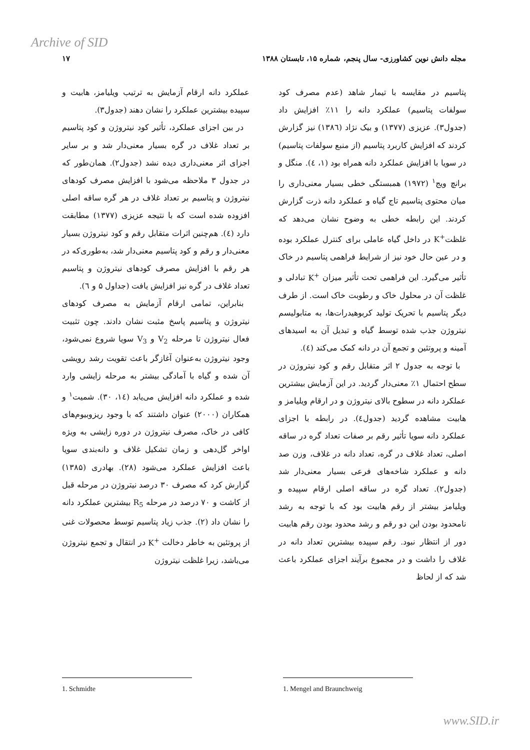Archive of SID
مجله دانش نوین کشاورزی- سال پنجم، شماره ۱۵، تابستان ۱۳۸۸ ۱۷
پتاسیم در مقایسه با تیمار شاهد (عدم مصرف کود سولفات پتاسیم) عملکرد دانه را ۱۱٪ افزایش داد (جدول۳). عزیزی (۱۳۷۷) و بیک نژاد (۱۳۸٦) نیز گزارش کردند که افزایش کاربرد پتاسیم (از منبع سولفات پتاسیم) در سویا با افزایش عملکرد دانه همراه بود (۱، ٤). منگل و برانچ ویج<sup>۱</sup> (۱۹۷۲) همبستگی خطی بسیار معنی‌داری را میان محتوی پتاسیم تاج گیاه و عملکرد دانه ذرت گزارش کردند. این رابطه خطی به وضوح نشان می‌دهد که غلظتK<sup>+</sup> در داخل گیاه عاملی برای کنترل عملکرد بوده و در عین حال خود نیز از شرایط فراهمی پتاسیم در خاک تأثیر می‌گیرد. این فراهمی تحت تأثیر میزان K<sup>+</sup> تبادلی و غلظت آن در محلول خاک و رطوبت خاک است. از طرف دیگر پتاسیم با تحریک تولید کربوهیدرات‌ها، به متابولیسم نیتروژن جذب شده توسط گیاه و تبدیل آن به اسیدهای آمینه و پروتئین و تجمع آن در دانه کمک می‌کند (٤).
با توجه به جدول ۲ اثر متقابل رقم و کود نیتروژن در سطح احتمال ۱٪ معنی‌دار گردید. در این آزمایش بیشترین عملکرد دانه در سطوح بالای نیتروژن و در ارقام ویلیامز و هابیت مشاهده گردید (جدول٤). در رابطه با اجزای عملکرد دانه سویا تأثیر رقم بر صفات تعداد گره در ساقه اصلی، تعداد غلاف در گره، تعداد دانه در غلاف، وزن صد دانه و عملکرد شاخه‌های فرعی بسیار معنی‌دار شد (جدول۲). تعداد گره در ساقه اصلی ارقام سپیده و ویلیامز بیشتر از رقم هابیت بود که با توجه به رشد نامحدود بودن این دو رقم و رشد محدود بودن رقم هابیت دور از انتظار نبود. رقم سپیده بیشترین تعداد دانه در غلاف را داشت و در مجموع برآیند اجزای عملکرد باعث شد که از لحاظ
عملکرد دانه ارقام آزمایش به ترتیب ویلیامز، هابیت و سپیده بیشترین عملکرد را نشان دهند (جدول۳).
در بین اجزای عملکرد، تأثیر کود نیتروژن و کود پتاسیم بر تعداد غلاف در گره بسیار معنی‌دار شد و بر سایر اجزای اثر معنی‌داری دیده نشد (جدول۲). همان‌طور که در جدول ۳ ملاحظه می‌شود با افزایش مصرف کودهای نیتروژن و پتاسیم بر تعداد غلاف در هر گره ساقه اصلی افزوده شده است که با نتیجه عزیزی (۱۳۷۷) مطابقت دارد (٤). هم‌چنین اثرات متقابل رقم و کود نیتروژن بسیار معنی‌دار و رقم و کود پتاسیم معنی‌دار شد، به‌طوری‌که در هر رقم با افزایش مصرف کودهای نیتروژن و پتاسیم تعداد غلاف در گره نیز افزایش یافت (جداول ۵ و ٦).
بنابراین، تمامی ارقام آزمایش به مصرف کودهای نیتروژن و پتاسیم پاسخ مثبت نشان دادند. چون تثبیت فعال نیتروژن تا مرحله V<sub>2</sub> و V<sub>3</sub> سویا شروع نمی‌شود، وجود نیتروژن به‌عنوان آغازگر باعث تقویت رشد رویشی آن شده و گیاه با آمادگی بیشتر به مرحله زایشی وارد شده و عملکرد دانه افزایش می‌یابد (۱٤، ۳۰). شمیت<sup>۱</sup> و همکاران (۲۰۰۰) عنوان داشتند که با وجود ریزوبیوم‌های کافی در خاک، مصرف نیتروژن در دوره زایشی به ویژه اواخر گل‌دهی و زمان تشکیل غلاف و دانه‌بندی سویا باعث افزایش عملکرد می‌شود (۲۸). بهادری (۱۳۸۵) گزارش کرد که مصرف ۳۰ درصد نیتروژن در مرحله قبل از کاشت و ۷۰ درصد در مرحله R<sub>5</sub> بیشترین عملکرد دانه را نشان داد (۲). جذب زیاد پتاسیم توسط محصولات غنی از پروتئین به خاطر دخالت K<sup>+</sup> در انتقال و تجمع نیتروژن می‌باشد، زیرا غلظت نیتروژن
1. Mengel and Braunchweig
1. Schmidte
www.SID.ir